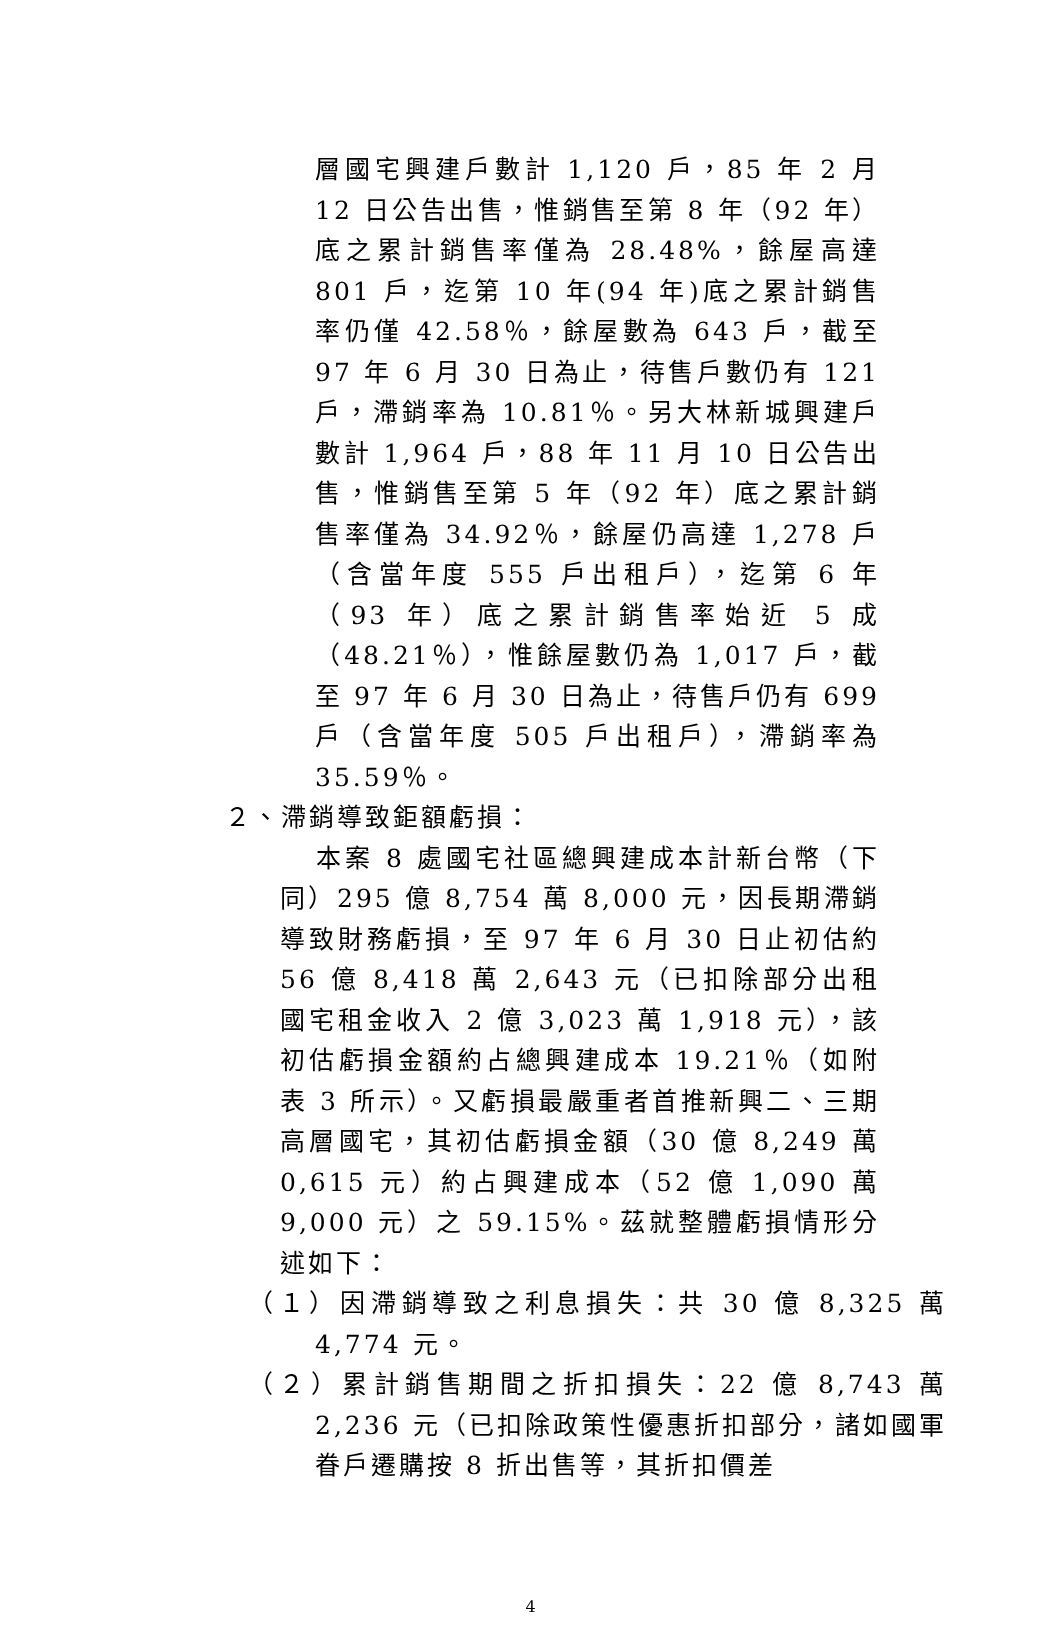層國宅興建戶數計 1,120 戶，85 年 2 月 12 日公告出售，惟銷售至第 8 年（92 年）底之累計銷售率僅為 28.48%，餘屋高達 801 戶，迄第 10 年(94 年)底之累計銷售率仍僅 42.58％，餘屋數為 643 戶，截至 97 年 6 月 30 日為止，待售戶數仍有 121 戶，滯銷率為 10.81％。另大林新城興建戶數計 1,964 戶，88 年 11 月 10 日公告出售，惟銷售至第 5 年（92 年）底之累計銷售率僅為 34.92％，餘屋仍高達 1,278 戶（含當年度 555 戶出租戶），迄第 6 年（93 年）底之累計銷售率始近 5 成（48.21％），惟餘屋數仍為 1,017 戶，截至 97 年 6 月 30 日為止，待售戶仍有 699 戶（含當年度 505 戶出租戶），滯銷率為 35.59％。
２、滯銷導致鉅額虧損：
本案 8 處國宅社區總興建成本計新台幣（下同）295 億 8,754 萬 8,000 元，因長期滯銷導致財務虧損，至 97 年 6 月 30 日止初估約 56 億 8,418 萬 2,643 元（已扣除部分出租國宅租金收入 2 億 3,023 萬 1,918 元），該初估虧損金額約占總興建成本 19.21％（如附表 3 所示）。又虧損最嚴重者首推新興二、三期高層國宅，其初估虧損金額（30 億 8,249 萬 0,615 元）約占興建成本（52 億 1,090 萬 9,000 元）之 59.15%。茲就整體虧損情形分述如下：
（１）因滯銷導致之利息損失：共 30 億 8,325 萬 4,774 元。
（２）累計銷售期間之折扣損失：22 億 8,743 萬 2,236 元（已扣除政策性優惠折扣部分，諸如國軍眷戶遷購按 8 折出售等，其折扣價差
4